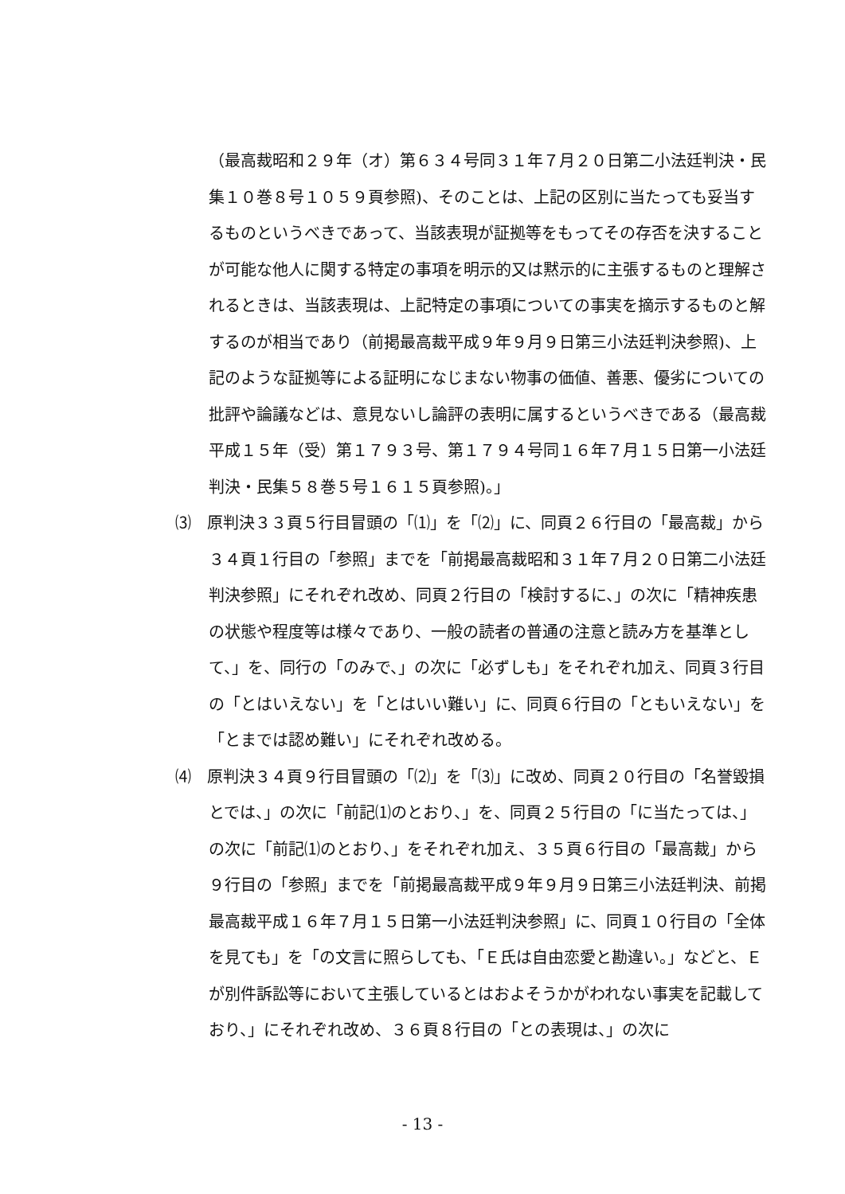（最高裁昭和２９年（オ）第６３４号同３１年７月２０日第二小法廷判決・民集１０巻８号１０５９頁参照)、そのことは、上記の区別に当たっても妥当するものというべきであって、当該表現が証拠等をもってその存否を決することが可能な他人に関する特定の事項を明示的又は黙示的に主張するものと理解されるときは、当該表現は、上記特定の事項についての事実を摘示するものと解するのが相当であり（前掲最高裁平成９年９月９日第三小法廷判決参照)、上記のような証拠等による証明になじまない物事の価値、善悪、優劣についての批評や論議などは、意見ないし論評の表明に属するというべきである（最高裁平成１５年（受）第１７９３号、第１７９４号同１６年７月１５日第一小法廷判決・民集５８巻５号１６１５頁参照)。」
⑶　原判決３３頁５行目冒頭の「⑴」を「⑵」に、同頁２６行目の「最高裁」から３４頁１行目の「参照」までを「前掲最高裁昭和３１年７月２０日第二小法廷判決参照」にそれぞれ改め、同頁２行目の「検討するに、」の次に「精神疾患の状態や程度等は様々であり、一般の読者の普通の注意と読み方を基準として、」を、同行の「のみで、」の次に「必ずしも」をそれぞれ加え、同頁３行目の「とはいえない」を「とはいい難い」に、同頁６行目の「ともいえない」を「とまでは認め難い」にそれぞれ改める。
⑷　原判決３４頁９行目冒頭の「⑵」を「⑶」に改め、同頁２０行目の「名誉毀損とでは、」の次に「前記⑴のとおり、」を、同頁２５行目の「に当たっては、」の次に「前記⑴のとおり、」をそれぞれ加え、３５頁６行目の「最高裁」から９行目の「参照」までを「前掲最高裁平成９年９月９日第三小法廷判決、前掲最高裁平成１６年７月１５日第一小法廷判決参照」に、同頁１０行目の「全体を見ても」を「の文言に照らしても、「Ｅ氏は自由恋愛と勘違い。」などと、Ｅが別件訴訟等において主張しているとはおよそうかがわれない事実を記載しており、」にそれぞれ改め、３６頁８行目の「との表現は、」の次に
- 13 -